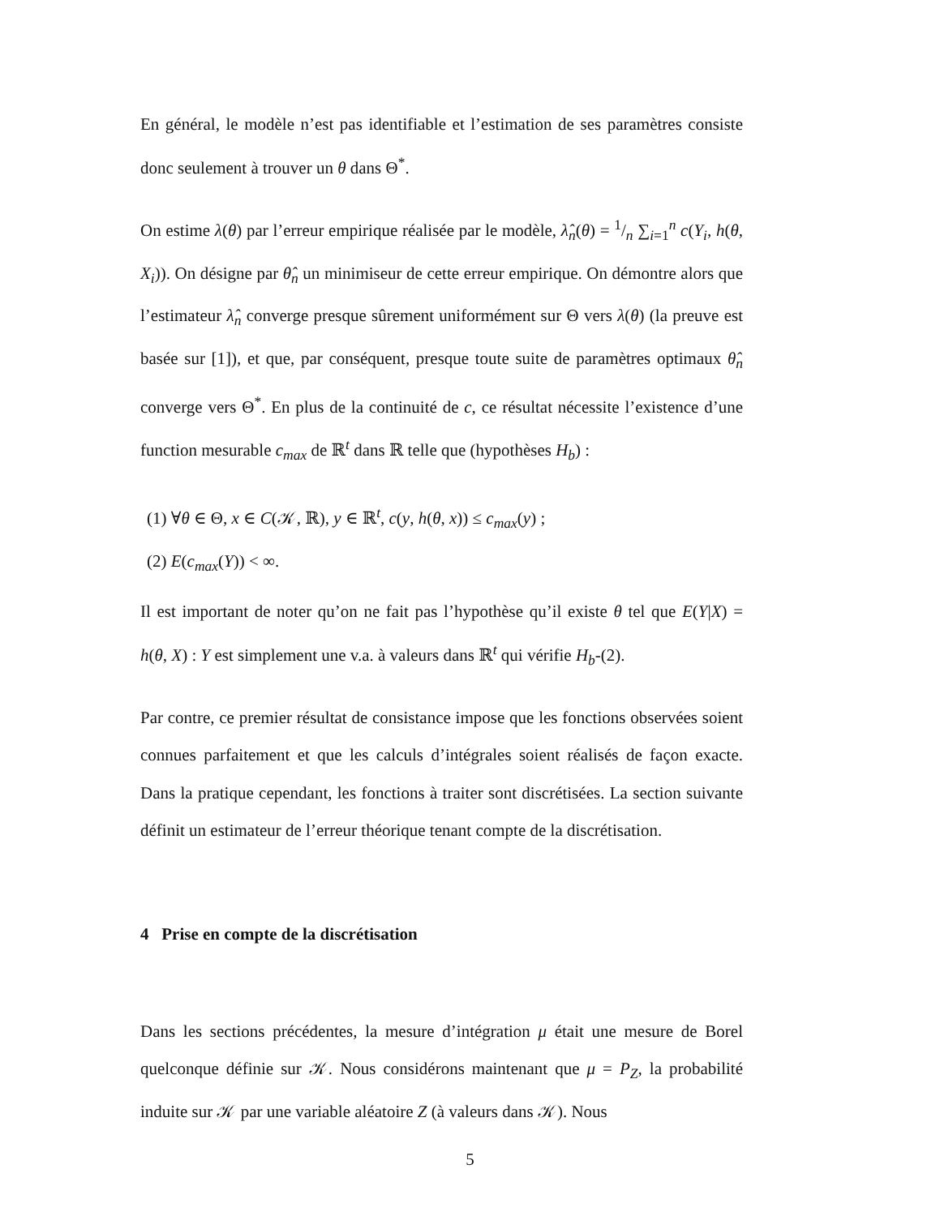En général, le modèle n’est pas identifiable et l’estimation de ses paramètres consiste donc seulement à trouver un θ dans Θ<sup>*</sup>.
On estime λ(θ) par l’erreur empirique réalisée par le modèle, λ̂<sub>n</sub>(θ) = 1/n ∑<sub>i=1</sub><sup>n</sup> c(Y<sub>i</sub>, h(θ, X<sub>i</sub>)). On désigne par θ̂<sub>n</sub> un minimiseur de cette erreur empirique. On démontre alors que l’estimateur λ̂<sub>n</sub> converge presque sûrement uniformément sur Θ vers λ(θ) (la preuve est basée sur [1]), et que, par conséquent, presque toute suite de paramètres optimaux θ̂<sub>n</sub> converge vers Θ<sup>*</sup>. En plus de la continuité de c, ce résultat nécessite l’existence d’une function mesurable c<sub>max</sub> de ℝ<sup>t</sup> dans ℝ telle que (hypothèses H<sub>b</sub>) :
(1) ∀θ ∈ Θ, x ∈ C(𝒦, ℝ), y ∈ ℝ<sup>t</sup>, c(y, h(θ, x)) ≤ c<sub>max</sub>(y) ;
(2) E(c<sub>max</sub>(Y)) < ∞.
Il est important de noter qu’on ne fait pas l’hypothèse qu’il existe θ tel que E(Y|X) = h(θ, X) : Y est simplement une v.a. à valeurs dans ℝ<sup>t</sup> qui vérifie H<sub>b</sub>-(2).
Par contre, ce premier résultat de consistance impose que les fonctions observées soient connues parfaitement et que les calculs d’intégrales soient réalisés de façon exacte. Dans la pratique cependant, les fonctions à traiter sont discrétisées. La section suivante définit un estimateur de l’erreur théorique tenant compte de la discrétisation.
4 Prise en compte de la discrétisation
Dans les sections précédentes, la mesure d’intégration μ était une mesure de Borel quelconque définie sur 𝒦. Nous considérons maintenant que μ = P<sub>Z</sub>, la probabilité induite sur 𝒦 par une variable aléatoire Z (à valeurs dans 𝒦). Nous
5